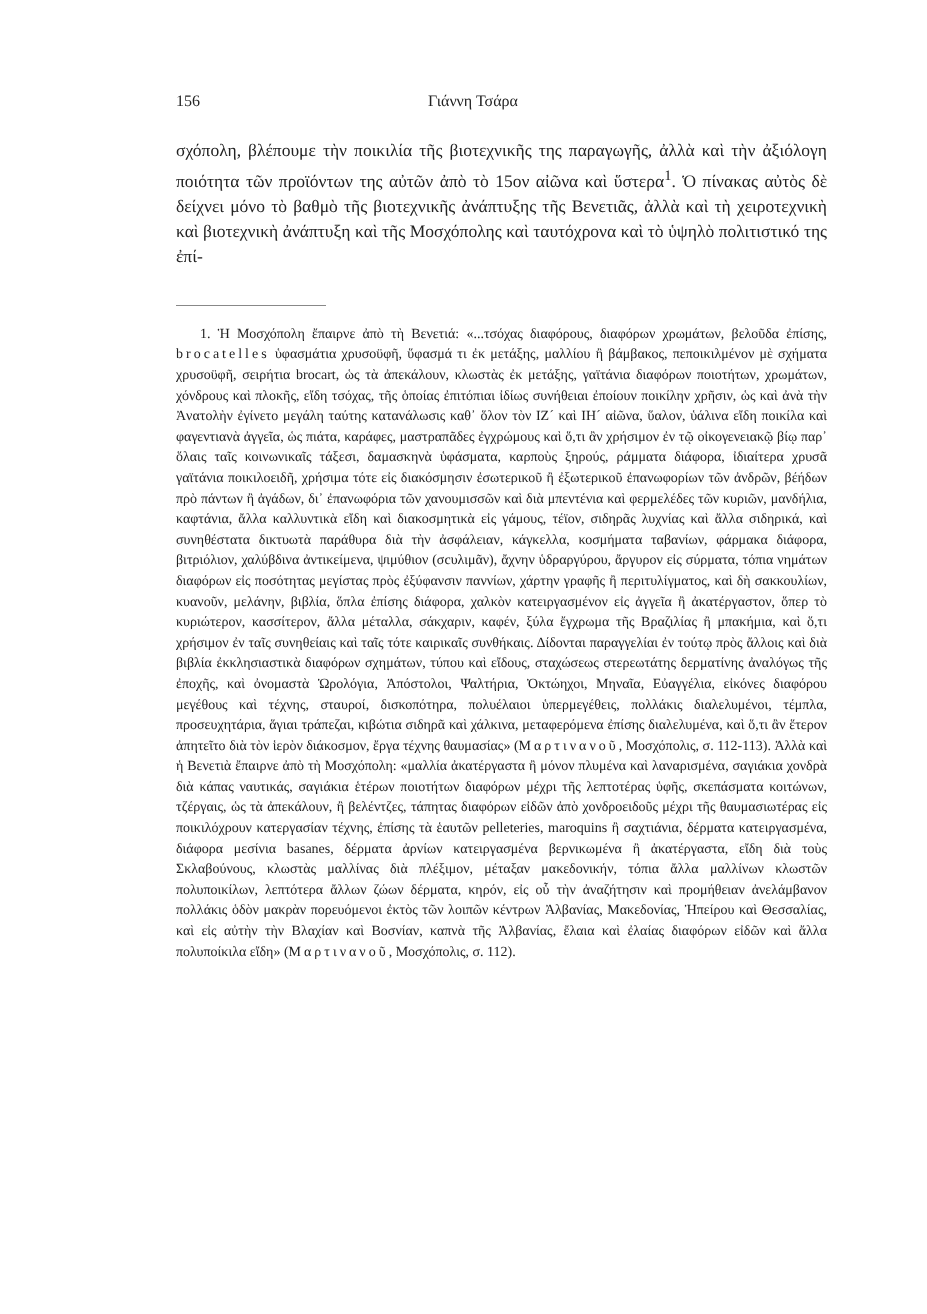156 Γιάννη Τσάρα
σχόπολη, βλέπουμε τὴν ποικιλία τῆς βιοτεχνικῆς της παραγωγῆς, ἀλλὰ καὶ τὴν ἀξιόλογη ποιότητα τῶν προϊόντων της αὐτῶν ἀπὸ τὸ 15ον αἰῶνα καὶ ὕστερα<sup>1</sup>. Ὁ πίνακας αὐτὸς δὲ δείχνει μόνο τὸ βαθμὸ τῆς βιοτεχνικῆς ἀνάπτυξης τῆς Βενετιᾶς, ἀλλὰ καὶ τὴ χειροτεχνικὴ καὶ βιοτεχνικὴ ἀνάπτυξη καὶ τῆς Μοσχόπολης καὶ ταυτόχρονα καὶ τὸ ὑψηλὸ πολιτιστικό της ἐπί-
1. Ἡ Μοσχόπολη ἔπαιρνε ἀπὸ τὴ Βενετιά: «...τσόχας διαφόρους, διαφόρων χρωμάτων, βελοῦδα ἐπίσης, brocatelles ὑφασμάτια χρυσοϋφῆ, ὕφασμά τι ἐκ μετάξης, μαλλίου ἢ βάμβακος, πεποικιλμένον μὲ σχήματα χρυσοϋφῆ, σειρήτια brocart, ὡς τὰ ἀπεκάλουν, κλωστὰς ἐκ μετάξης, γαϊτάνια διαφόρων ποιοτήτων, χρωμάτων, χόνδρους καὶ πλοκῆς, εἴδη τσόχας, τῆς ὁποίας ἐπιτόπιαι ἰδίως συνήθειαι ἐποίουν ποικίλην χρῆσιν, ὡς καὶ ἀνὰ τὴν Ἀνατολὴν ἐγίνετο μεγάλη ταύτης κατανάλωσις καθ᾽ ὅλον τὸν ΙΖ´ καὶ ΙΗ´ αἰῶνα, ὕαλον, ὑάλινα εἴδη ποικίλα καὶ φαγεντιανὰ ἀγγεῖα, ὡς πιάτα, καράφες, μαστραπᾶδες ἐγχρώμους καὶ ὅ,τι ἂν χρήσιμον ἐν τῷ οἰκογενειακῷ βίῳ παρ᾽ ὅλαις ταῖς κοινωνικαῖς τάξεσι, δαμασκηνὰ ὑφάσματα, καρποὺς ξηρούς, ράμματα διάφορα, ἰδιαίτερα χρυσᾶ γαϊτάνια ποικιλοειδῆ, χρήσιμα τότε εἰς διακόσμησιν ἐσωτερικοῦ ἢ ἐξωτερικοῦ ἐπανωφορίων τῶν ἀνδρῶν, βέήδων πρὸ πάντων ἢ ἀγάδων, δι᾽ ἐπανωφόρια τῶν χανουμισσῶν καὶ διὰ μπεντένια καὶ φερμελέδες τῶν κυριῶν, μανδήλια, καφτάνια, ἄλλα καλλυντικὰ εἴδη καὶ διακοσμητικὰ εἰς γάμους, τέϊον, σιδηρᾶς λυχνίας καὶ ἄλλα σιδηρικά, καὶ συνηθέστατα δικτυωτὰ παράθυρα διὰ τὴν ἀσφάλειαν, κάγκελλα, κοσμήματα ταβανίων, φάρμακα διάφορα, βιτριόλιον, χαλύβδινα ἀντικείμενα, ψιμύθιον (σcυλιμᾶν), ἄχνην ὑδραργύρου, ἄργυρον εἰς σύρματα, τόπια νημάτων διαφόρων εἰς ποσότητας μεγίστας πρὸς ἐξύφανσιν παννίων, χάρτην γραφῆς ἢ περιτυλίγματος, καὶ δὴ σακκουλίων, κυανοῦν, μελάνην, βιβλία, ὅπλα ἐπίσης διάφορα, χαλκὸν κατειργασμένον εἰς ἀγγεῖα ἢ ἀκατέργαστον, ὅπερ τὸ κυριώτερον, κασσίτερον, ἄλλα μέταλλα, σάκχαριν, καφέν, ξύλα ἔγχρωμα τῆς Βραζιλίας ἢ μπακήμια, καὶ ὅ,τι χρήσιμον ἐν ταῖς συνηθείαις καὶ ταῖς τότε καιρικαῖς συνθήκαις. Δίδονται παραγγελίαι ἐν τούτῳ πρὸς ἄλλοις καὶ διὰ βιβλία ἐκκλησιαστικὰ διαφόρων σχημάτων, τύπου καὶ εἴδους, σταχώσεως στερεωτάτης δερματίνης ἀναλόγως τῆς ἐποχῆς, καὶ ὀνομαστὰ Ὡρολόγια, Ἀπόστολοι, Ψαλτήρια, Ὀκτώηχοι, Μηναῖα, Εὐαγγέλια, εἰκόνες διαφόρου μεγέθους καὶ τέχνης, σταυροί, δισκοπότηρα, πολυέλαιοι ὑπερμεγέθεις, πολλάκις διαλελυμένοι, τέμπλα, προσευχητάρια, ἅγιαι τράπεζαι, κιβώτια σιδηρᾶ καὶ χάλκινα, μεταφερόμενα ἐπίσης διαλελυμένα, καὶ ὅ,τι ἂν ἕτερον ἀπητεῖτο διὰ τὸν ἱερὸν διάκοσμον, ἔργα τέχνης θαυμασίας» (Μαρτινανοῦ, Μοσχόπολις, σ. 112-113). Ἀλλὰ καὶ ἡ Βενετιὰ ἔπαιρνε ἀπὸ τὴ Μοσχόπολη: «μαλλία ἀκατέργαστα ἢ μόνον πλυμένα καὶ λαναρισμένα, σαγιάκια χονδρὰ διὰ κάπας ναυτικάς, σαγιάκια ἑτέρων ποιοτήτων διαφόρων μέχρι τῆς λεπτοτέρας ὑφῆς, σκεπάσματα κοιτώνων, τζέργαις, ὡς τὰ ἀπεκάλουν, ἢ βελέντζες, τάπητας διαφόρων εἰδῶν ἀπὸ χονδροειδοῦς μέχρι τῆς θαυμασιωτέρας εἰς ποικιλόχρουν κατεργασίαν τέχνης, ἐπίσης τὰ ἑαυτῶν pelleteries, maroquins ἢ σαχτιάνια, δέρματα κατειργασμένα, διάφορα μεσίνια basanes, δέρματα ἀρνίων κατειργασμένα βερνικωμένα ἢ ἀκατέργαστα, εἴδη διὰ τοὺς Σκλαβούνους, κλωστὰς μαλλίνας διὰ πλέξιμον, μέταξαν μακεδονικήν, τόπια ἄλλα μαλλίνων κλωστῶν πολυποικίλων, λεπτότερα ἄλλων ζώων δέρματα, κηρόν, εἰς οὗ τὴν ἀναζήτησιν καὶ προμήθειαν ἀνελάμβανον πολλάκις ὁδὸν μακρὰν πορευόμενοι ἐκτὸς τῶν λοιπῶν κέντρων Ἀλβανίας, Μακεδονίας, Ἠπείρου καὶ Θεσσαλίας, καὶ εἰς αὐτὴν τὴν Βλαχίαν καὶ Βοσνίαν, καπνὰ τῆς Ἀλβανίας, ἔλαια καὶ ἐλαίας διαφόρων εἰδῶν καὶ ἄλλα πολυποίκιλα εἴδη» (Μαρτινανοῦ, Μοσχόπολις, σ. 112).